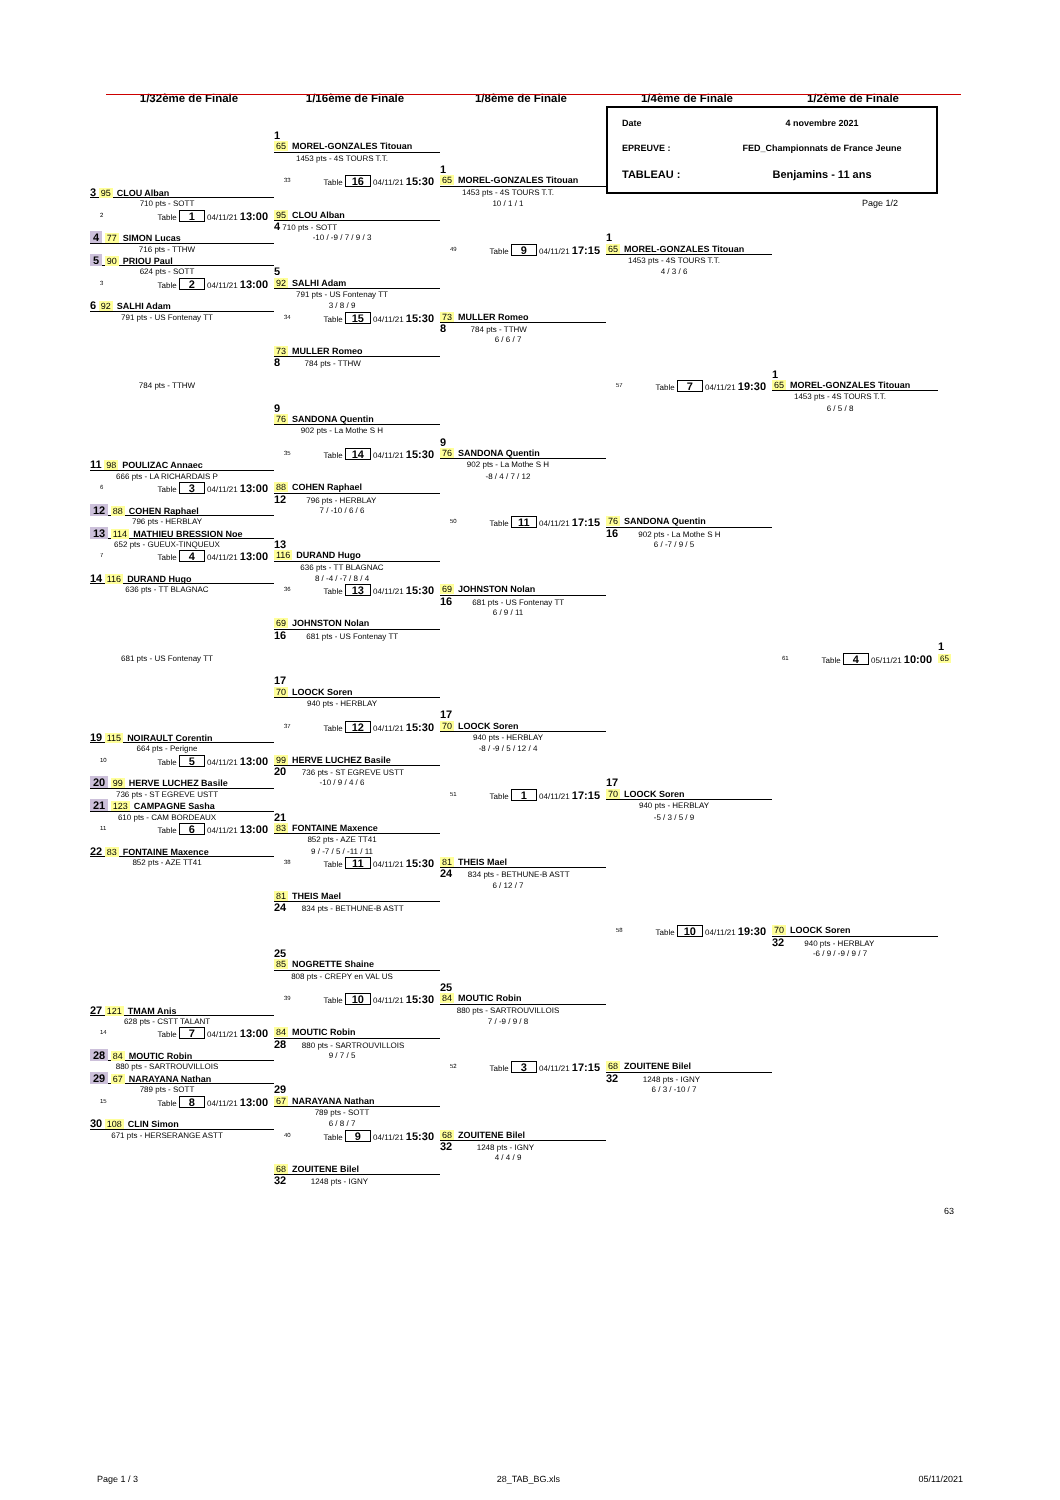1/32ème de Finale
1/16ème de Finale
1/8ème de Finale
1/4ème de Finale
1/2ème de Finale
Date 4 novembre 2021 EPREUVE : FED_Championnats de France Jeune TABLEAU : Benjamins - 11 ans
1
65 MOREL-GONZALES Titouan
1453 pts - 4S TOURS T.T.
1
33 Table 16 04/11/21 15:30
65 MOREL-GONZALES Titouan
3 95 CLOU Alban
1453 pts - 4S TOURS T.T.
710 pts - SOTT
10 / 1 / 1
Page 1/2
2 Table 1 04/11/21 13:00
95 CLOU Alban
4 710 pts - SOTT
4 77 SIMON Lucas
-10 / -9 / 7 / 9 / 3
1
716 pts - TTHW
49 Table 9 04/11/21 17:15
65 MOREL-GONZALES Titouan
5 90 PRIOU Paul
1453 pts - 4S TOURS T.T.
624 pts - SOTT
5
4 / 3 / 6
3 Table 2 04/11/21 13:00
92 SALHI Adam
791 pts - US Fontenay TT
6 92 SALHI Adam
3 / 8 / 9
791 pts - US Fontenay TT
34 Table 15 04/11/21 15:30
73 MULLER Romeo
8 784 pts - TTHW
6 / 6 / 7
73 MULLER Romeo
8 784 pts - TTHW
1
784 pts - TTHW
57 Table 7 04/11/21 19:30
65 MOREL-GONZALES Titouan
1453 pts - 4S TOURS T.T.
9
6 / 5 / 8
76 SANDONA Quentin
902 pts - La Mothe S H
9
35 Table 14 04/11/21 15:30
76 SANDONA Quentin
11 98 POULIZAC Annaec
902 pts - La Mothe S H
666 pts - LA RICHARDAIS P
-8 / 4 / 7 / 12
6 Table 3 04/11/21 13:00
88 COHEN Raphael
12 796 pts - HERBLAY
12 88 COHEN Raphael
7 / -10 / 6 / 6
796 pts - HERBLAY
50 Table 11 04/11/21 17:15
76 SANDONA Quentin
13 114 MATHIEU BRESSION Noe
16 902 pts - La Mothe S H
652 pts - GUEUX-TINQUEUX
13
6 / -7 / 9 / 5
7 Table 4 04/11/21 13:00
116 DURAND Hugo
636 pts - TT BLAGNAC
14 116 DURAND Hugo
8 / -4 / -7 / 8 / 4
636 pts - TT BLAGNAC
36 Table 13 04/11/21 15:30
69 JOHNSTON Nolan
16 681 pts - US Fontenay TT
6 / 9 / 11
69 JOHNSTON Nolan
16 681 pts - US Fontenay TT
1
681 pts - US Fontenay TT
61 Table 4 05/11/21 10:00
65
17
70 LOOCK Soren
940 pts - HERBLAY
17
37 Table 12 04/11/21 15:30
70 LOOCK Soren
19 115 NOIRAULT Corentin
940 pts - HERBLAY
664 pts - Perigne
-8 / -9 / 5 / 12 / 4
10 Table 5 04/11/21 13:00
99 HERVE LUCHEZ Basile
20 736 pts - ST EGREVE USTT
20 99 HERVE LUCHEZ Basile
-10 / 9 / 4 / 6
17
736 pts - ST EGREVE USTT
51 Table 1 04/11/21 17:15
70 LOOCK Soren
21 123 CAMPAGNE Sasha
940 pts - HERBLAY
610 pts - CAM BORDEAUX
21
-5 / 3 / 5 / 9
11 Table 6 04/11/21 13:00
83 FONTAINE Maxence
852 pts - AZE TT41
22 83 FONTAINE Maxence
9 / -7 / 5 / -11 / 11
852 pts - AZE TT41
38 Table 11 04/11/21 15:30
81 THEIS Mael
24 834 pts - BETHUNE-B ASTT
6 / 12 / 7
81 THEIS Mael
24 834 pts - BETHUNE-B ASTT
58 Table 10 04/11/21 19:30
70 LOOCK Soren
32 940 pts - HERBLAY
25
-6 / 9 / -9 / 9 / 7
85 NOGRETTE Shaine
808 pts - CREPY en VAL US
25
39 Table 10 04/11/21 15:30
84 MOUTIC Robin
27 121 TMAM Anis
880 pts - SARTROUVILLOIS
628 pts - CSTT TALANT
7 / -9 / 9 / 8
14 Table 7 04/11/21 13:00
84 MOUTIC Robin
28 880 pts - SARTROUVILLOIS
28 84 MOUTIC Robin
9 / 7 / 5
880 pts - SARTROUVILLOIS
52 Table 3 04/11/21 17:15
68 ZOUITENE Bilel
29 67 NARAYANA Nathan
32 1248 pts - IGNY
789 pts - SOTT
29
6 / 3 / -10 / 7
15 Table 8 04/11/21 13:00
67 NARAYANA Nathan
789 pts - SOTT
30 108 CLIN Simon
6 / 8 / 7
671 pts - HERSERANGE ASTT
40 Table 9 04/11/21 15:30
68 ZOUITENE Bilel
32 1248 pts - IGNY
4 / 4 / 9
68 ZOUITENE Bilel
32 1248 pts - IGNY
63
Page 1 / 3 28_TAB_BG.xls 05/11/2021